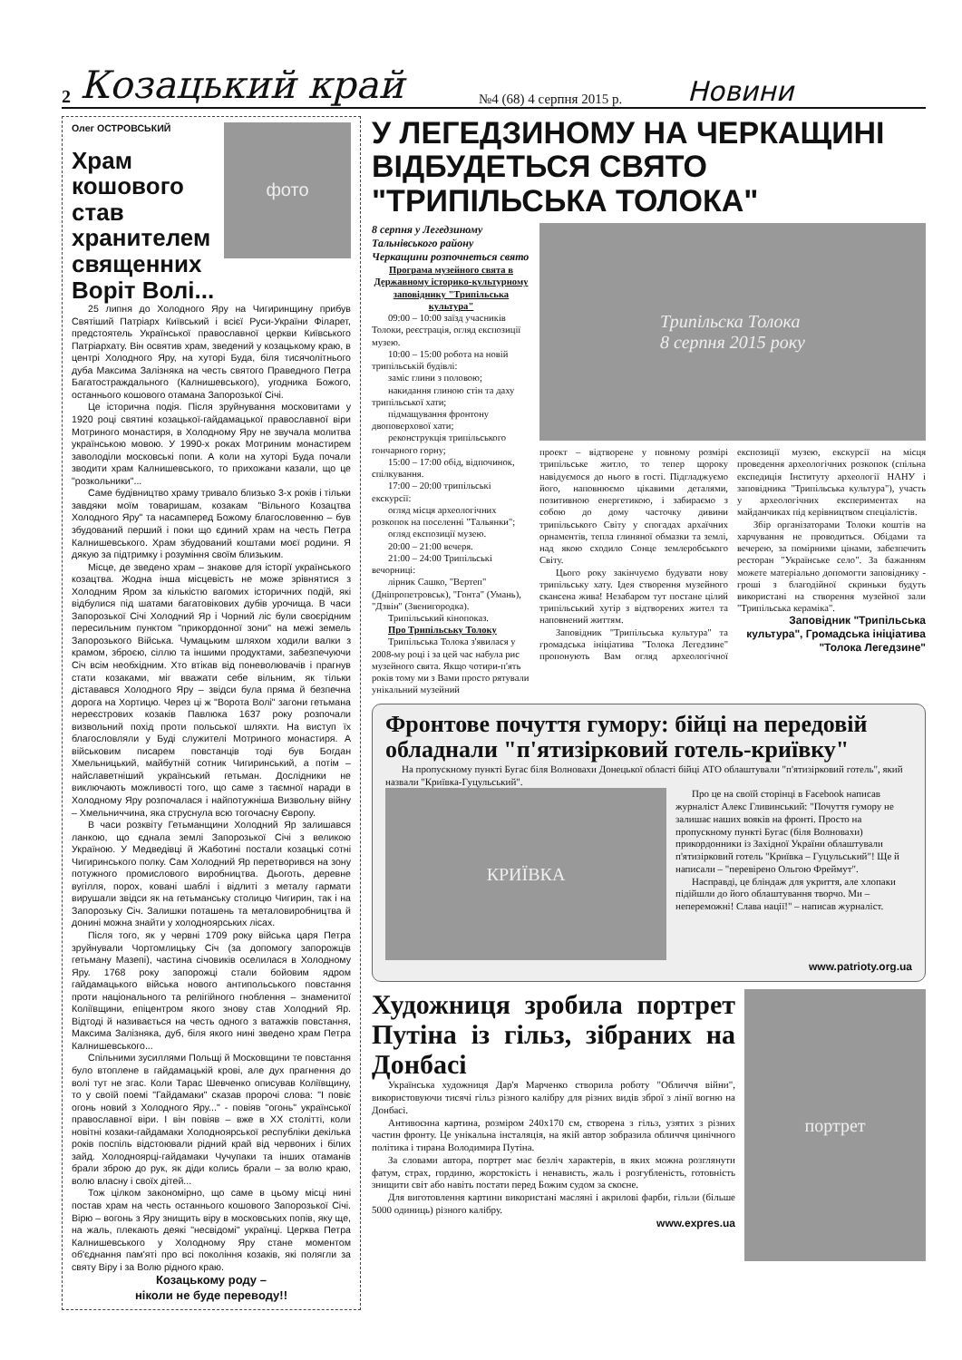2 Козацький край №4 (68) 4 серпня 2015 р. Новини
Олег ОСТРОВСЬКИЙ
Храм кошового став хранителем священних Воріт Волі...
фото
25 липня до Холодного Яру на Чигиринщину прибув Святіший Патріарх Київський і всієї Руси-України Філарет, предстоятель Української православної церкви Київського Патріархату. Він освятив храм, зведений у козацькому краю, в центрі Холодного Яру, на хуторі Буда, біля тисячолітнього дуба Максима Залізняка на честь святого Праведного Петра Багатостраждального (Калнишевського), угодника Божого, останнього кошового отамана Запорозької Січі.
Це історична подія. Після зруйнування московитами у 1920 році святині козацької-гайдамацької православної віри Мотриного монастиря, в Холодному Яру не звучала молитва українською мовою. У 1990-х роках Мотриним монастирем заволоділи московські попи. А коли на хуторі Буда почали зводити храм Калнишевського, то прихожани казали, що це "розкольники"...
Саме будівництво храму тривало близько 3-х років і тільки завдяки моїм товаришам, козакам "Вільного Козацтва Холодного Яру" та насамперед Божому благословенню – був збудований перший і поки що єдиний храм на честь Петра Калнишевського. Храм збудований коштами моєї родини. Я дякую за підтримку і розуміння своїм близьким.
Місце, де зведено храм – знакове для історії українського козацтва. Жодна інша місцевість не може зрівнятися з Холодним Яром за кількістю вагомих історичних подій, які відбулися під шатами багатовікових дубів урочища. В часи Запорозької Січі Холодний Яр і Чорний ліс були своєрідним пересильним пунктом "прикордонної зони" на межі земель Запорозького Війська. Чумацьким шляхом ходили валки з крамом, зброєю, сіллю та іншими продуктами, забезпечуючи Січ всім необхідним. Хто втікав від поневолювачів і прагнув стати козаками, міг вважати себе вільним, як тільки діставався Холодного Яру – звідси була пряма й безпечна дорога на Хортицю. Через ці ж "Ворота Волі" загони гетьмана нереєстрових козаків Павлюка 1637 року розпочали визвольний похід проти польської шляхти. На виступ їх благословляли у Буді служителі Мотриного монастиря. А військовим писарем повстанців тоді був Богдан Хмельницький, майбутній сотник Чигиринський, а потім – найславетніший український гетьман. Дослідники не виключають можливості того, що саме з таємної наради в Холодному Яру розпочалася і найпотужніша Визвольну війну – Хмельниччина, яка струснула всю тогочасну Європу.
В часи розквіту Гетьманщини Холодний Яр залишався ланкою, що єднала землі Запорозької Січі з великою Україною. У Медведівці й Жаботині постали козацькі сотні Чигиринського полку. Сам Холодний Яр перетворився на зону потужного промислового виробництва. Дьоготь, деревне вугілля, порох, ковані шаблі і відлиті з металу гармати вирушали звідси як на гетьманську столицю Чигирин, так і на Запорозьку Січ. Залишки поташень та металовиробництва й донині можна знайти у холодноярських лісах.
Після того, як у червні 1709 року війська царя Петра зруйнували Чортомлицьку Січ (за допомогу запорожців гетьману Мазепі), частина січовиків оселилася в Холодному Яру. 1768 року запорожці стали бойовим ядром гайдамацького війська нового антипольського повстання проти національного та релігійного гноблення – знаменитої Коліївщини, епіцентром якого знову став Холодний Яр. Відтоді й називається на честь одного з ватажків повстання, Максима Залізняка, дуб, біля якого нині зведено храм Петра Калнишевського...
Спільними зусиллями Польщі й Московщини те повстання було втоплене в гайдамацькій крові, але дух прагнення до волі тут не згас. Коли Тарас Шевченко описував Коліївщину, то у своїй поемі "Гайдамаки" сказав пророчі слова: "І повіє огонь новий з Холодного Яру..." - повіяв "огонь" української православної віри. І він повіяв – вже в ХХ столітті, коли новітні козаки-гайдамаки Холодноярської республіки декілька років поспіль відстоювали рідний край від червоних і білих зайд. Холодноярці-гайдамаки Чучупаки та інших отаманів брали зброю до рук, як діди колись брали – за волю краю, волю власну і своїх дітей...
Тож цілком закономірно, що саме в цьому місці нині постав храм на честь останнього кошового Запорозької Січі. Вірю – вогонь з Яру знищить віру в московських попів, яку ще, на жаль, плекають деякі "несвідомі" українці. Церква Петра Калнишевського у Холодному Яру стане моментом об'єднання пам'яті про всі покоління козаків, які полягли за святу Віру і за Волю рідного краю.
Козацькому роду –
ніколи не буде переводу!!
У ЛЕГЕДЗИНОМУ НА ЧЕРКАЩИНІ ВІДБУДЕТЬСЯ СВЯТО "ТРИПІЛЬСЬКА ТОЛОКА"
8 серпня у Легедзиному Тальнівського району Черкащини розпочнеться свято
Програма музейного свята в Державному історико-культурному заповіднику "Трипільська культура"
09:00 – 10:00 заїзд учасників Толоки, реєстрація, огляд експозиції музею.
10:00 – 15:00 робота на новій трипільській будівлі:
заміс глини з половою;
накидання глиною стін та даху трипільської хати;
підмащування фронтону двоповерхової хати;
реконструкція трипільського гончарного горну;
15:00 – 17:00 обід, відпочинок, спілкування.
17:00 – 20:00 трипільські екскурсії:
огляд місця археологічних розкопок на поселенні "Тальянки";
огляд експозиції музею.
20:00 – 21:00 вечеря.
21:00 – 24:00 Трипільські вечорниці:
лірник Сашко, "Вертеп" (Дніпропетровськ), "Гонта" (Умань), "Дзвін" (Звенигородка).
Трипільський кінопоказ.
Про Трипільську Толоку
Трипільська Толока з'явилася у 2008-му році і за цей час набула рис музейного свята. Якщо чотири-п'ять років тому ми з Вами просто рятували унікальний музейний
Трипільска Толока
8 серпня 2015 року
проект – відтворене у повному розмірі трипільське житло, то тепер щороку навідуємося до нього в гості. Підгладжуємо його, наповнюємо цікавими деталями, позитивною енергетикою, і забираємо з собою до дому часточку дивини трипільського Світу у спогадах архаїчних орнаментів, тепла глиняної обмазки та землі, над якою сходило Сонце землеробського Світу.
Цього року закінчуємо будувати нову трипільську хату. Ідея створення музейного скансена жива! Незабаром тут постане цілий трипільський хутір з відтворених жител та наповнений життям.
Заповідник "Трипільська культура" та громадська ініціатива "Толока Легедзине" пропонують Вам огляд археологічної експозиції музею, екскурсії на місця проведення археологічних розкопок (спільна експедиція Інституту археології НАНУ і заповідника "Трипільська культура"), участь у археологічних експериментах на майданчиках під керівництвом спеціалістів.
Збір організаторами Толоки коштів на харчування не проводиться. Обідами та вечерею, за помірними цінами, забезпечить ресторан "Українське село". За бажанням можете матеріально допомогти заповіднику - гроші з благодійної скриньки будуть використані на створення музейної зали "Трипільська кераміка".
Заповідник "Трипільська культура", Громадська ініціатива "Толока Легедзине"
Фронтове почуття гумору: бійці на передовій обладнали "п'ятизірковий готель-криївку"
На пропускному пункті Бугас біля Волновахи Донецької області бійці АТО облаштували "п'ятизірковий готель", який назвали "Криївка-Гуцульський".
КРИЇВКА
Про це на своїй сторінці в Facebook написав журналіст Алекс Гливинський: "Почуття гумору не залишає наших вояків на фронті. Просто на пропускному пункті Бугас (біля Волновахи) прикордонники із Західної України облаштували п'ятизірковий готель "Криївка – Гуцульський"! Ще й написали – "перевірено Ольгою Фреймут".
Насправді, це бліндаж для укриття, але хлопаки підійшли до його облаштування творчо. Ми – непереможні! Слава нації!" – написав журналіст.
www.patrioty.org.ua
Художниця зробила портрет Путіна із гільз, зібраних на Донбасі
Українська художниця Дар'я Марченко створила роботу "Обличчя війни", використовуючи тисячі гільз різного калібру для різних видів зброї з лінії вогню на Донбасі.
Антивоєнна картина, розміром 240х170 см, створена з гільз, узятих з різних частин фронту. Це унікальна інсталяція, на якій автор зобразила обличчя цинічного політика і тирана Володимира Путіна.
За словами автора, портрет має безліч характерів, в яких можна розглянути фатум, страх, гординю, жорстокість і ненависть, жаль і розгубленість, готовність знищити світ або навіть постати перед Божим судом за скоєне.
Для виготовлення картини використані масляні і акрилові фарби, гільзи (більше 5000 одиниць) різного калібру.
www.expres.ua
портрет